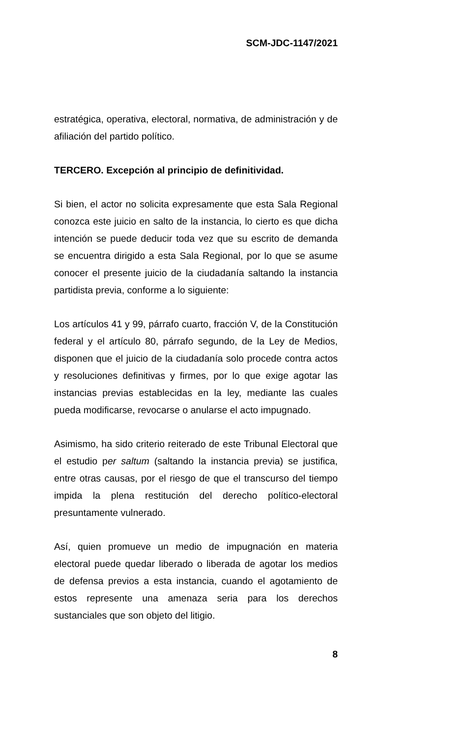SCM-JDC-1147/2021
estratégica, operativa, electoral, normativa, de administración y de afiliación del partido político.
TERCERO. Excepción al principio de definitividad.
Si bien, el actor no solicita expresamente que esta Sala Regional conozca este juicio en salto de la instancia, lo cierto es que dicha intención se puede deducir toda vez que su escrito de demanda se encuentra dirigido a esta Sala Regional, por lo que se asume conocer el presente juicio de la ciudadanía saltando la instancia partidista previa, conforme a lo siguiente:
Los artículos 41 y 99, párrafo cuarto, fracción V, de la Constitución federal y el artículo 80, párrafo segundo, de la Ley de Medios, disponen que el juicio de la ciudadanía solo procede contra actos y resoluciones definitivas y firmes, por lo que exige agotar las instancias previas establecidas en la ley, mediante las cuales pueda modificarse, revocarse o anularse el acto impugnado.
Asimismo, ha sido criterio reiterado de este Tribunal Electoral que el estudio per saltum (saltando la instancia previa) se justifica, entre otras causas, por el riesgo de que el transcurso del tiempo impida la plena restitución del derecho político-electoral presuntamente vulnerado.
Así, quien promueve un medio de impugnación en materia electoral puede quedar liberado o liberada de agotar los medios de defensa previos a esta instancia, cuando el agotamiento de estos represente una amenaza seria para los derechos sustanciales que son objeto del litigio.
8